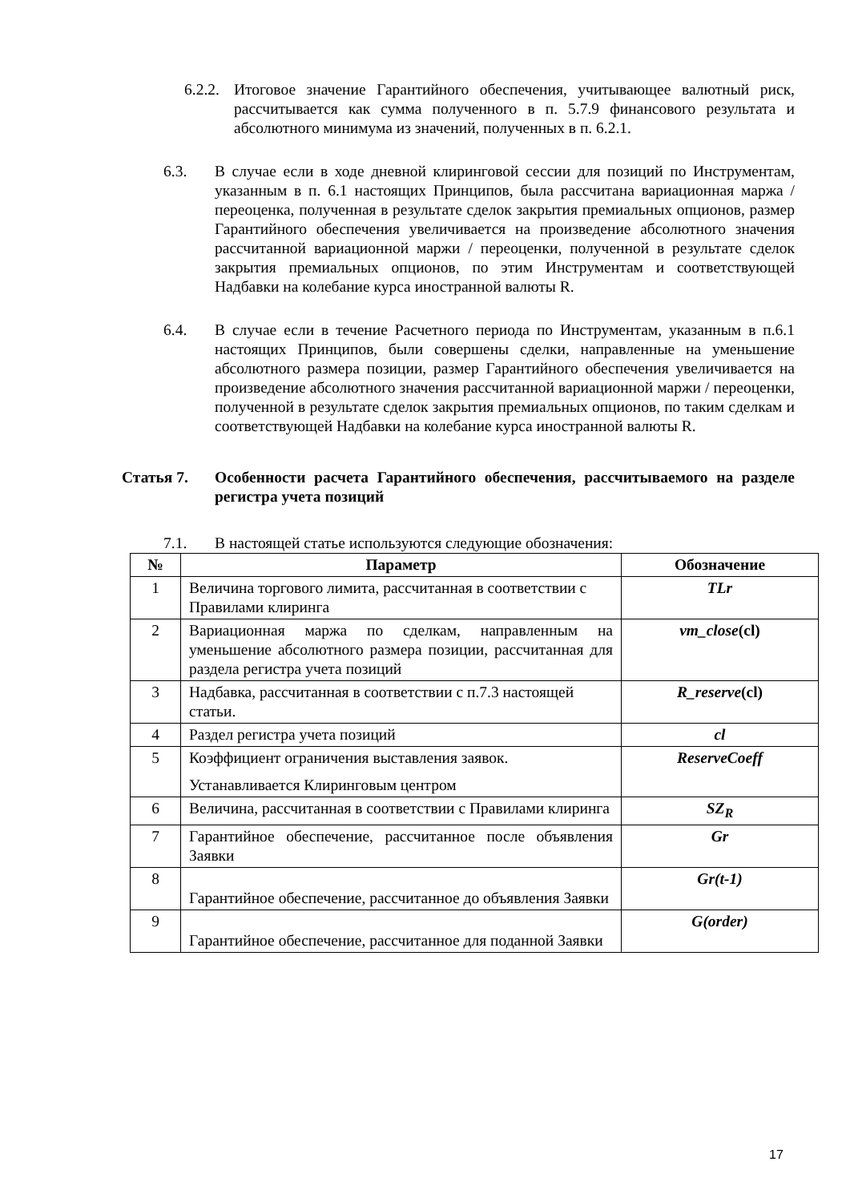6.2.2.
Итоговое значение Гарантийного обеспечения, учитывающее валютный риск, рассчитывается как сумма полученного в п. 5.7.9 финансового результата и абсолютного минимума из значений, полученных в п. 6.2.1.
6.3. В случае если в ходе дневной клиринговой сессии для позиций по Инструментам, указанным в п. 6.1 настоящих Принципов, была рассчитана вариационная маржа / переоценка, полученная в результате сделок закрытия премиальных опционов, размер Гарантийного обеспечения увеличивается на произведение абсолютного значения рассчитанной вариационной маржи / переоценки, полученной в результате сделок закрытия премиальных опционов, по этим Инструментам и соответствующей Надбавки на колебание курса иностранной валюты R.
6.4. В случае если в течение Расчетного периода по Инструментам, указанным в п.6.1 настоящих Принципов, были совершены сделки, направленные на уменьшение абсолютного размера позиции, размер Гарантийного обеспечения увеличивается на произведение абсолютного значения рассчитанной вариационной маржи / переоценки, полученной в результате сделок закрытия премиальных опционов, по таким сделкам и соответствующей Надбавки на колебание курса иностранной валюты R.
Статья 7. Особенности расчета Гарантийного обеспечения, рассчитываемого на разделе регистра учета позиций
7.1. В настоящей статье используются следующие обозначения:
| № | Параметр | Обозначение |
| --- | --- | --- |
| 1 | Величина торгового лимита, рассчитанная в соответствии с Правилами клиринга | TLr |
| 2 | Вариационная маржа по сделкам, направленным на уменьшение абсолютного размера позиции, рассчитанная для раздела регистра учета позиций | vm_close (cl) |
| 3 | Надбавка, рассчитанная в соответствии с п.7.3 настоящей статьи. | R_reserve (cl) |
| 4 | Раздел регистра учета позиций | cl |
| 5 | Коэффициент ограничения выставления заявок. Устанавливается Клиринговым центром | ReserveCoeff |
| 6 | Величина, рассчитанная в соответствии с Правилами клиринга | SZ<sub>R</sub> |
| 7 | Гарантийное обеспечение, рассчитанное после объявления Заявки | Gr |
| 8 | Гарантийное обеспечение, рассчитанное до объявления Заявки | Gr(t-1) |
| 9 | Гарантийное обеспечение, рассчитанное для поданной Заявки | G(order) |
17